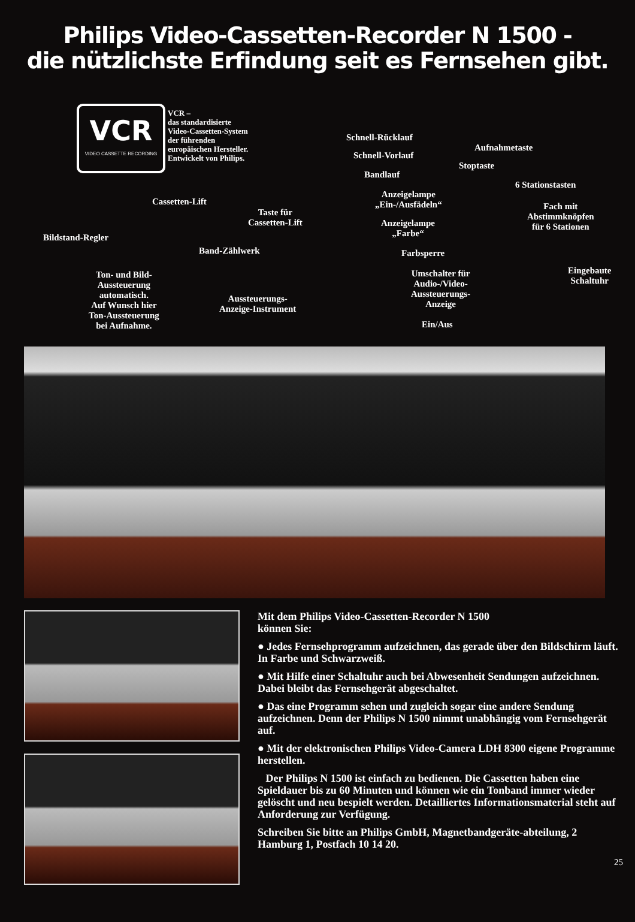Philips Video-Cassetten-Recorder N 1500 -
die nützlichste Erfindung seit es Fernsehen gibt.
VCR
VIDEO CASSETTE RECORDING
VCR –
das standardisierte
Video-Cassetten-System
der führenden
europäischen Hersteller.
Entwickelt von Philips.
Schnell-Rücklauf
Schnell-Vorlauf
Bandlauf
Aufnahmetaste
Stoptaste
6 Stationstasten
Anzeigelampe
„Ein-/Ausfädeln“
Fach mit
Abstimmknöpfen
für 6 Stationen
Cassetten-Lift
Taste für
Cassetten-Lift
Anzeigelampe
„Farbe“
Bildstand-Regler
Band-Zählwerk Farbsperre
Eingebaute
Schaltuhr
Ton- und Bild-
Aussteuerung
automatisch.
Auf Wunsch hier
Ton-Aussteuerung
bei Aufnahme.
Umschalter für
Audio-/Video-
Aussteuerungs-
Anzeige
Aussteuerungs-
Anzeige-Instrument
Ein/Aus
Mit dem Philips Video-Cassetten-Recorder N 1500
können Sie:
● Jedes Fernsehprogramm aufzeichnen, das gerade über den Bildschirm läuft. In Farbe und Schwarzweiß.
● Mit Hilfe einer Schaltuhr auch bei Abwesenheit Sendungen aufzeichnen. Dabei bleibt das Fernsehgerät abgeschaltet.
● Das eine Programm sehen und zugleich sogar eine andere Sendung aufzeichnen. Denn der Philips N 1500 nimmt unabhängig vom Fernsehgerät auf.
● Mit der elektronischen Philips Video-Camera LDH 8300 eigene Programme herstellen.
Der Philips N 1500 ist einfach zu bedienen. Die Cassetten haben eine Spieldauer bis zu 60 Minuten und können wie ein Tonband immer wieder gelöscht und neu bespielt werden. Detailliertes Informationsmaterial steht auf Anforderung zur Verfügung.
Schreiben Sie bitte an Philips GmbH, Magnetbandgeräte-abteilung, 2 Hamburg 1, Postfach 10 14 20.
25